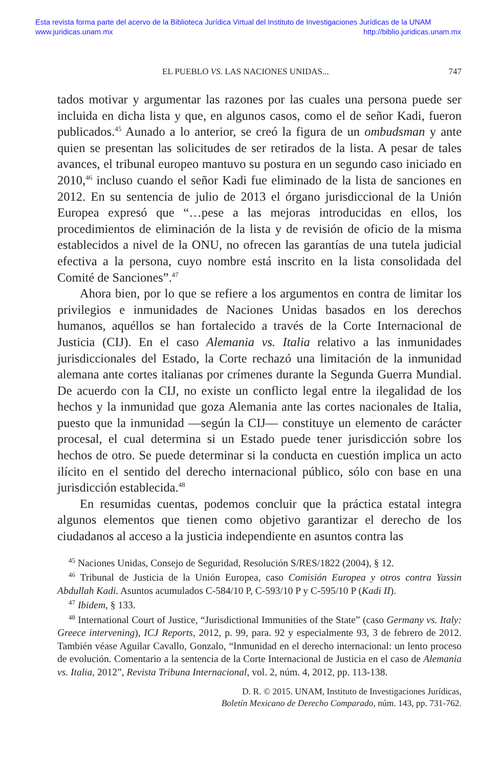Esta revista forma parte del acervo de la Biblioteca Jurídica Virtual del Instituto de Investigaciones Jurídicas de la UNAM
www.juridicas.unam.mx http://biblio.juridicas.unam.mx
EL PUEBLO VS. LAS NACIONES UNIDAS... 747
tados motivar y argumentar las razones por las cuales una persona puede ser incluida en dicha lista y que, en algunos casos, como el de señor Kadi, fueron publicados.<sup>45</sup> Aunado a lo anterior, se creó la figura de un ombudsman y ante quien se presentan las solicitudes de ser retirados de la lista. A pesar de tales avances, el tribunal europeo mantuvo su postura en un segundo caso iniciado en 2010,<sup>46</sup> incluso cuando el señor Kadi fue eliminado de la lista de sanciones en 2012. En su sentencia de julio de 2013 el órgano jurisdiccional de la Unión Europea expresó que “…pese a las mejoras introducidas en ellos, los procedimientos de eliminación de la lista y de revisión de oficio de la misma establecidos a nivel de la ONU, no ofrecen las garantías de una tutela judicial efectiva a la persona, cuyo nombre está inscrito en la lista consolidada del Comité de Sanciones”.<sup>47</sup>
Ahora bien, por lo que se refiere a los argumentos en contra de limitar los privilegios e inmunidades de Naciones Unidas basados en los derechos humanos, aquéllos se han fortalecido a través de la Corte Internacional de Justicia (CIJ). En el caso Alemania vs. Italia relativo a las inmunidades jurisdiccionales del Estado, la Corte rechazó una limitación de la inmunidad alemana ante cortes italianas por crímenes durante la Segunda Guerra Mundial. De acuerdo con la CIJ, no existe un conflicto legal entre la ilegalidad de los hechos y la inmunidad que goza Alemania ante las cortes nacionales de Italia, puesto que la inmunidad —según la CIJ— constituye un elemento de carácter procesal, el cual determina si un Estado puede tener jurisdicción sobre los hechos de otro. Se puede determinar si la conducta en cuestión implica un acto ilícito en el sentido del derecho internacional público, sólo con base en una jurisdicción establecida.<sup>48</sup>
En resumidas cuentas, podemos concluir que la práctica estatal integra algunos elementos que tienen como objetivo garantizar el derecho de los ciudadanos al acceso a la justicia independiente en asuntos contra las
<sup>45</sup> Naciones Unidas, Consejo de Seguridad, Resolución S/RES/1822 (2004), § 12.
<sup>46</sup> Tribunal de Justicia de la Unión Europea, caso Comisión Europea y otros contra Yassin Abdullah Kadi. Asuntos acumulados C-584/10 P, C-593/10 P y C-595/10 P (Kadi II).
<sup>47</sup> Ibidem, § 133.
<sup>48</sup> International Court of Justice, “Jurisdictional Immunities of the State” (caso Germany vs. Italy: Greece intervening), ICJ Reports, 2012, p. 99, para. 92 y especialmente 93, 3 de febrero de 2012. También véase Aguilar Cavallo, Gonzalo, “Inmunidad en el derecho internacional: un lento proceso de evolución. Comentario a la sentencia de la Corte Internacional de Justicia en el caso de Alemania vs. Italia, 2012”, Revista Tribuna Internacional, vol. 2, núm. 4, 2012, pp. 113-138.
D. R. © 2015. UNAM, Instituto de Investigaciones Jurídicas,
Boletín Mexicano de Derecho Comparado, núm. 143, pp. 731-762.